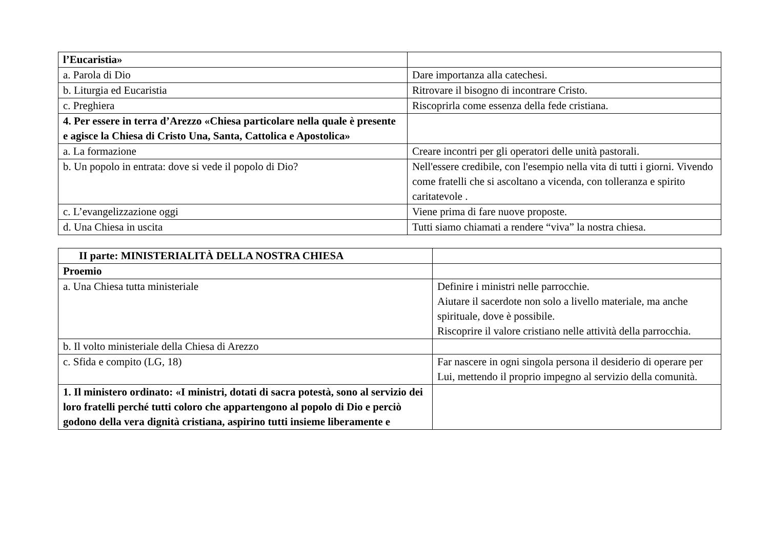| l’Eucaristia» | |
| a. Parola di Dio | Dare importanza alla catechesi. |
| b. Liturgia ed Eucaristia | Ritrovare il bisogno di incontrare Cristo. |
| c. Preghiera | Riscoprirla come essenza della fede cristiana. |
| 4. Per essere in terra d’Arezzo «Chiesa particolare nella quale è presente e agisce la Chiesa di Cristo Una, Santa, Cattolica e Apostolica» | |
| a. La formazione | Creare incontri per gli operatori delle unità pastorali. |
| b. Un popolo in entrata: dove si vede il popolo di Dio? | Nell'essere credibile, con l'esempio nella vita di tutti i giorni. Vivendo come fratelli che si ascoltano a vicenda, con tolleranza e spirito caritatevole . |
| c. L’evangelizzazione oggi | Viene prima di fare nuove proposte. |
| d. Una Chiesa in uscita | Tutti siamo chiamati a rendere “viva” la nostra chiesa. |
| II parte: MINISTERIALITÀ DELLA NOSTRA CHIESA | |
| Proemio | |
| a. Una Chiesa tutta ministeriale | Definire i ministri nelle parrocchie. Aiutare il sacerdote non solo a livello materiale, ma anche spirituale, dove è possibile. Riscoprire il valore cristiano nelle attività della parrocchia. |
| b. Il volto ministeriale della Chiesa di Arezzo | |
| c. Sfida e compito (LG, 18) | Far nascere in ogni singola persona il desiderio di operare per Lui, mettendo il proprio impegno al servizio della comunità. |
| 1. Il ministero ordinato: «I ministri, dotati di sacra potestà, sono al servizio dei loro fratelli perché tutti coloro che appartengono al popolo di Dio e perciò godono della vera dignità cristiana, aspirino tutti insieme liberamente e | |